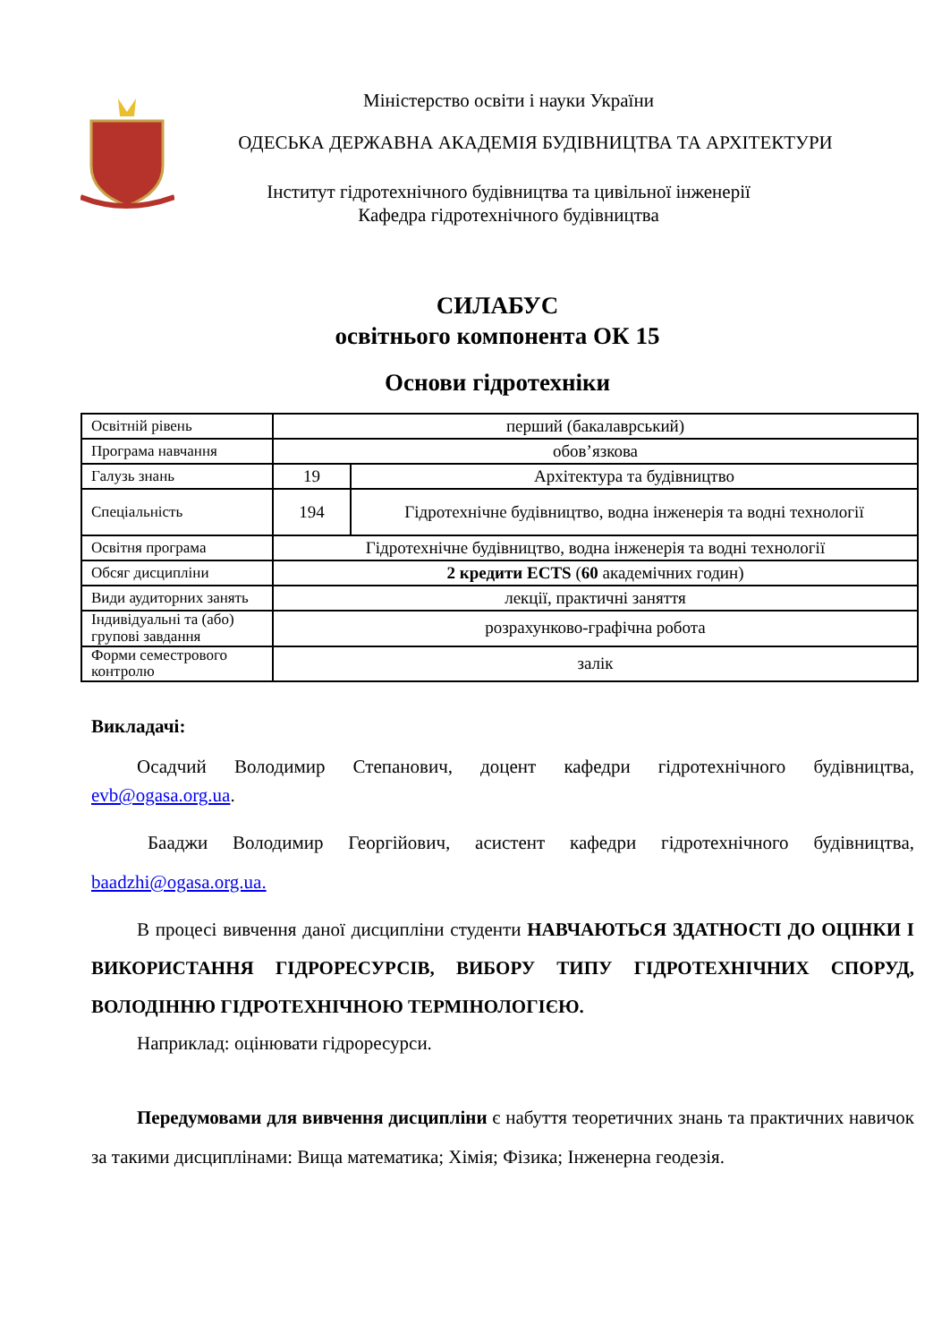Міністерство освіти і науки України
ОДЕСЬКА ДЕРЖАВНА АКАДЕМІЯ БУДІВНИЦТВА ТА АРХІТЕКТУРИ
Інститут гідротехнічного будівництва та цивільної інженерії
Кафедра гідротехнічного будівництва
СИЛАБУС
освітнього компонента ОК 15
Основи гідротехніки
| Освітній рівень | перший (бакалаврський) | |
| Програма навчання | обов’язкова | |
| Галузь знань | 19 | Архітектура та будівництво |
| Спеціальність | 194 | Гідротехнічне будівництво, водна інженерія та водні технології |
| Освітня програма | Гідротехнічне будівництво, водна інженерія та водні технології | |
| Обсяг дисципліни | 2 кредити ECTS ( 60 академічних годин) | |
| Види аудиторних занять | лекції, практичні заняття | |
| Індивідуальні та (або) групові завдання | розрахунково-графічна робота | |
| Форми семестрового контролю | залік | |
Викладачі:
Осадчий Володимир Степанович, доцент кафедри гідротехнічного будівництва, evb@ogasa.org.ua.
Бааджи Володимир Георгійович, асистент кафедри гідротехнічного будівництва, baadzhi@ogasa.org.ua.
В процесі вивчення даної дисципліни студенти НАВЧАЮТЬСЯ ЗДАТНОСТІ ДО ОЦІНКИ І ВИКОРИСТАННЯ ГІДРОРЕСУРСІВ, ВИБОРУ ТИПУ ГІДРОТЕХНІЧНИХ СПОРУД, ВОЛОДІННЮ ГІДРОТЕХНІЧНОЮ ТЕРМІНОЛОГІЄЮ.
Наприклад: оцінювати гідроресурси.
Передумовами для вивчення дисципліни є набуття теоретичних знань та практичних навичок за такими дисциплінами: Вища математика; Хімія; Фізика; Інженерна геодезія.